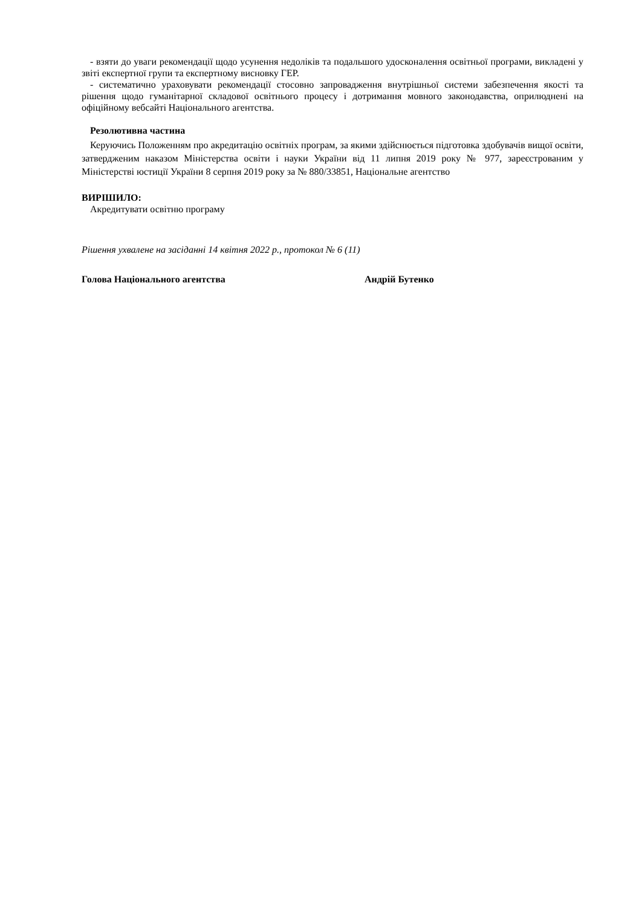- взяти до уваги рекомендації щодо усунення недоліків та подальшого удосконалення освітньої програми, викладені у звіті експертної групи та експертному висновку ГЕР.
- систематично ураховувати рекомендації стосовно запровадження внутрішньої системи забезпечення якості та рішення щодо гуманітарної складової освітнього процесу і дотримання мовного законодавства, оприлюднені на офіційному вебсайті Національного агентства.
Резолютивна частина
Керуючись Положенням про акредитацію освітніх програм, за якими здійснюється підготовка здобувачів вищої освіти, затвердженим наказом Міністерства освіти і науки України від 11 липня 2019 року № 977, зареєстрованим у Міністерстві юстиції України 8 серпня 2019 року за № 880/33851, Національне агентство
ВИРІШИЛО:
Акредитувати освітню програму
Рішення ухвалене на засіданні 14 квітня 2022 р., протокол № 6 (11)
Голова Національного агентства Андрій Бутенко